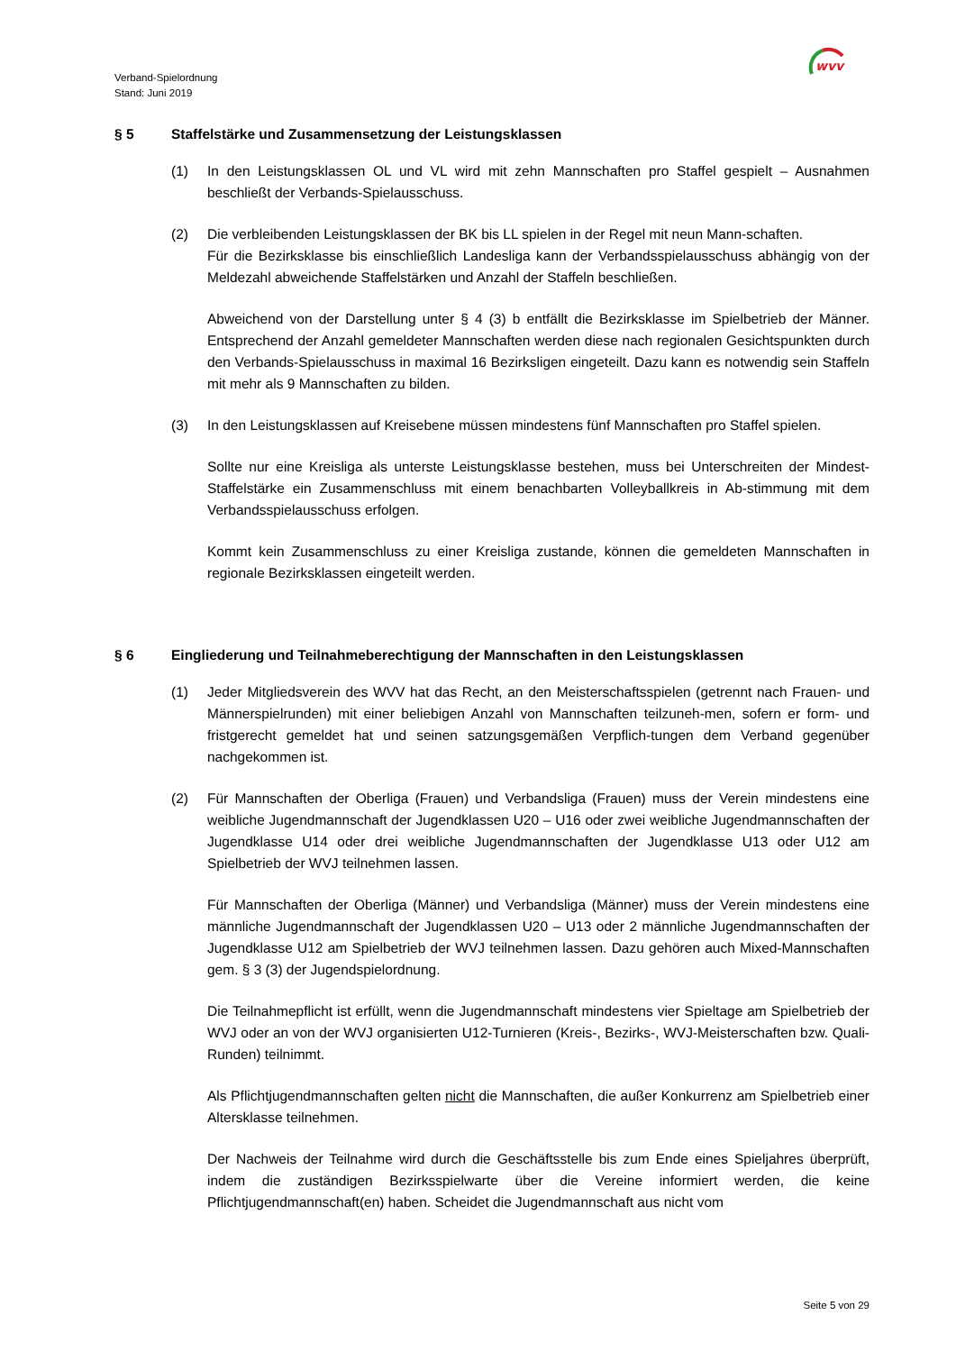wvv
Verband-Spielordnung
Stand: Juni 2019
§ 5 Staffelstärke und Zusammensetzung der Leistungsklassen
(1) In den Leistungsklassen OL und VL wird mit zehn Mannschaften pro Staffel gespielt – Ausnahmen beschließt der Verbands-Spielausschuss.
(2) Die verbleibenden Leistungsklassen der BK bis LL spielen in der Regel mit neun Mann-schaften.
Für die Bezirksklasse bis einschließlich Landesliga kann der Verbandsspielausschuss abhängig von der Meldezahl abweichende Staffelstärken und Anzahl der Staffeln beschließen.
Abweichend von der Darstellung unter § 4 (3) b entfällt die Bezirksklasse im Spielbetrieb der Männer. Entsprechend der Anzahl gemeldeter Mannschaften werden diese nach regionalen Gesichtspunkten durch den Verbands-Spielausschuss in maximal 16 Bezirksligen eingeteilt. Dazu kann es notwendig sein Staffeln mit mehr als 9 Mannschaften zu bilden.
(3) In den Leistungsklassen auf Kreisebene müssen mindestens fünf Mannschaften pro Staffel spielen.
Sollte nur eine Kreisliga als unterste Leistungsklasse bestehen, muss bei Unterschreiten der Mindest-Staffelstärke ein Zusammenschluss mit einem benachbarten Volleyballkreis in Ab-stimmung mit dem Verbandsspielausschuss erfolgen.
Kommt kein Zusammenschluss zu einer Kreisliga zustande, können die gemeldeten Mannschaften in regionale Bezirksklassen eingeteilt werden.
§ 6 Eingliederung und Teilnahmeberechtigung der Mannschaften in den Leistungsklassen
(1) Jeder Mitgliedsverein des WVV hat das Recht, an den Meisterschaftsspielen (getrennt nach Frauen- und Männerspielrunden) mit einer beliebigen Anzahl von Mannschaften teilzuneh-men, sofern er form- und fristgerecht gemeldet hat und seinen satzungsgemäßen Verpflich-tungen dem Verband gegenüber nachgekommen ist.
(2) Für Mannschaften der Oberliga (Frauen) und Verbandsliga (Frauen) muss der Verein mindestens eine weibliche Jugendmannschaft der Jugendklassen U20 – U16 oder zwei weibliche Jugendmannschaften der Jugendklasse U14 oder drei weibliche Jugendmannschaften der Jugendklasse U13 oder U12 am Spielbetrieb der WVJ teilnehmen lassen.
Für Mannschaften der Oberliga (Männer) und Verbandsliga (Männer) muss der Verein mindestens eine männliche Jugendmannschaft der Jugendklassen U20 – U13 oder 2 männliche Jugendmannschaften der Jugendklasse U12 am Spielbetrieb der WVJ teilnehmen lassen. Dazu gehören auch Mixed-Mannschaften gem. § 3 (3) der Jugendspielordnung.
Die Teilnahmepflicht ist erfüllt, wenn die Jugendmannschaft mindestens vier Spieltage am Spielbetrieb der WVJ oder an von der WVJ organisierten U12-Turnieren (Kreis-, Bezirks-, WVJ-Meisterschaften bzw. Quali-Runden) teilnimmt.
Als Pflichtjugendmannschaften gelten nicht die Mannschaften, die außer Konkurrenz am Spielbetrieb einer Altersklasse teilnehmen.
Der Nachweis der Teilnahme wird durch die Geschäftsstelle bis zum Ende eines Spieljahres überprüft, indem die zuständigen Bezirksspielwarte über die Vereine informiert werden, die keine Pflichtjugendmannschaft(en) haben. Scheidet die Jugendmannschaft aus nicht vom
Seite 5 von 29